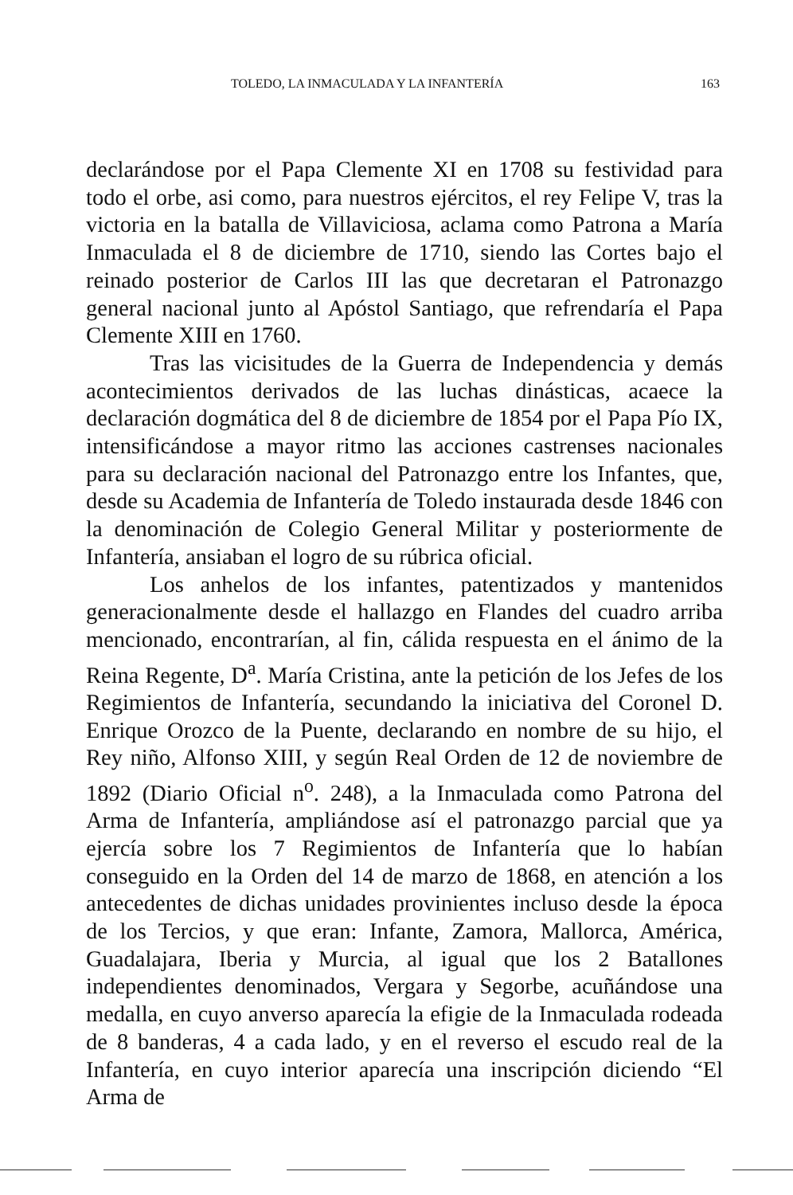TOLEDO, LA INMACULADA Y LA INFANTERÍA 163
declarándose por el Papa Clemente XI en 1708 su festividad para todo el orbe, asi como, para nuestros ejércitos, el rey Felipe V, tras la victoria en la batalla de Villaviciosa, aclama como Patrona a María Inmaculada el 8 de diciembre de 1710, siendo las Cortes bajo el reinado posterior de Carlos III las que decretaran el Patronazgo general nacional junto al Apóstol Santiago, que refrendaría el Papa Clemente XIII en 1760.
Tras las vicisitudes de la Guerra de Independencia y demás acontecimientos derivados de las luchas dinásticas, acaece la declaración dogmática del 8 de diciembre de 1854 por el Papa Pío IX, intensificándose a mayor ritmo las acciones castrenses nacionales para su declaración nacional del Patronazgo entre los Infantes, que, desde su Academia de Infantería de Toledo instaurada desde 1846 con la denominación de Colegio General Militar y posteriormente de Infantería, ansiaban el logro de su rúbrica oficial.
Los anhelos de los infantes, patentizados y mantenidos generacionalmente desde el hallazgo en Flandes del cuadro arriba mencionado, encontrarían, al fin, cálida respuesta en el ánimo de la Reina Regente, D<sup>a</sup>. María Cristina, ante la petición de los Jefes de los Regimientos de Infantería, secundando la iniciativa del Coronel D. Enrique Orozco de la Puente, declarando en nombre de su hijo, el Rey niño, Alfonso XIII, y según Real Orden de 12 de noviembre de 1892 (Diario Oficial n<sup>o</sup>. 248), a la Inmaculada como Patrona del Arma de Infantería, ampliándose así el patronazgo parcial que ya ejercía sobre los 7 Regimientos de Infantería que lo habían conseguido en la Orden del 14 de marzo de 1868, en atención a los antecedentes de dichas unidades provinientes incluso desde la época de los Tercios, y que eran: Infante, Zamora, Mallorca, América, Guadalajara, Iberia y Murcia, al igual que los 2 Batallones independientes denominados, Vergara y Segorbe, acuñándose una medalla, en cuyo anverso aparecía la efigie de la Inmaculada rodeada de 8 banderas, 4 a cada lado, y en el reverso el escudo real de la Infantería, en cuyo interior aparecía una inscripción diciendo “El Arma de